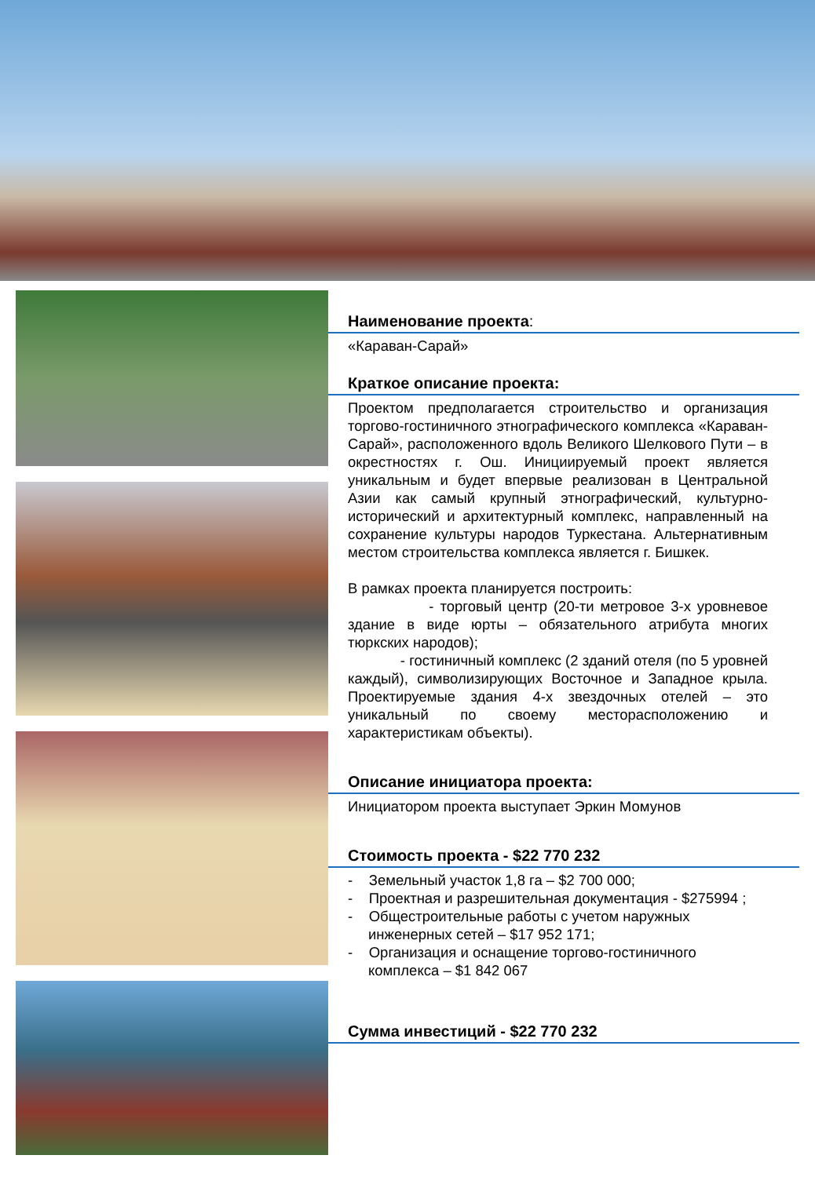Наименование проекта:
«Караван-Сарай»
Краткое описание проекта:
Проектом предполагается строительство и организация торгово-гостиничного этнографического комплекса «Караван-Сарай», расположенного вдоль Великого Шелкового Пути – в окрестностях г. Ош. Инициируемый проект является уникальным и будет впервые реализован в Центральной Азии как самый крупный этнографический, культурно-исторический и архитектурный комплекс, направленный на сохранение культуры народов Туркестана. Альтернативным местом строительства комплекса является г. Бишкек.
В рамках проекта планируется построить:
- торговый центр (20-ти метровое 3-х уровневое здание в виде юрты – обязательного атрибута многих тюркских народов);
- гостиничный комплекс (2 зданий отеля (по 5 уровней каждый), символизирующих Восточное и Западное крыла. Проектируемые здания 4-х звездочных отелей – это уникальный по своему месторасположению и характеристикам объекты).
Описание инициатора проекта:
Инициатором проекта выступает Эркин Момунов
Стоимость проекта - $22 770 232
- Земельный участок 1,8 га – $2 700 000;
- Проектная и разрешительная документация - $275994 ;
- Общестроительные работы с учетом наружных инженерных сетей – $17 952 171;
- Организация и оснащение торгово-гостиничного комплекса – $1 842 067
Сумма инвестиций - $22 770 232